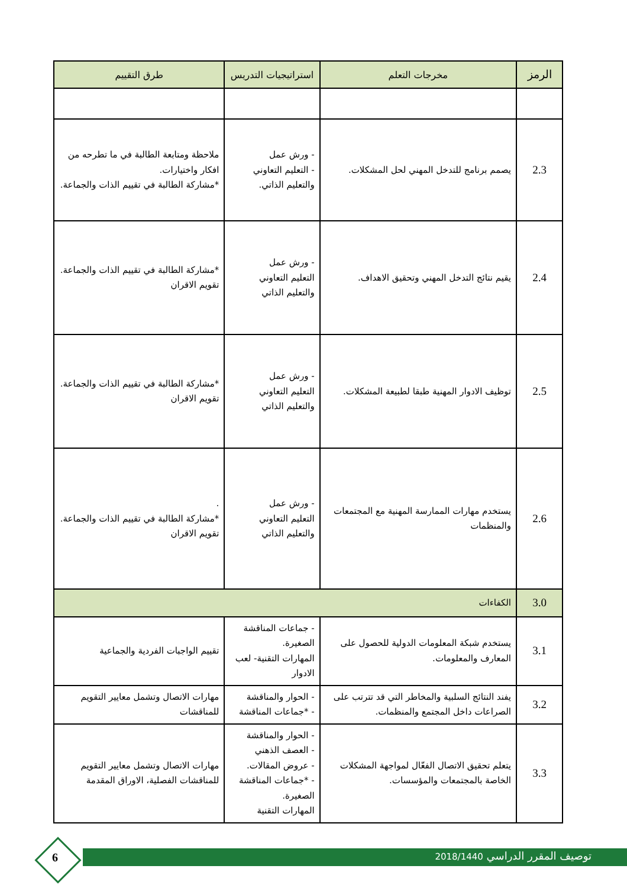| الرمز | مخرجات التعلم | استراتيجيات التدريس | طرق التقييم |
| --- | --- | --- | --- |
| 2.3 | يصمم برنامج للتدخل المهني لحل المشكلات. | - ورش عمل - التعليم التعاوني والتعليم الذاتي. | ملاحظة ومتابعة الطالبة في ما تطرحه من افكار واختيارات. *مشاركة الطالبة في تقييم الذات والجماعة. |
| 2.4 | يقيم نتائج التدخل المهني وتحقيق الاهداف. | - ورش عمل التعليم التعاوني والتعليم الذاتي | *مشاركة الطالبة في تقييم الذات والجماعة. تقويم الاقران |
| 2.5 | توظيف الادوار المهنية طبقا لطبيعة المشكلات. | - ورش عمل التعليم التعاوني والتعليم الذاتي | *مشاركة الطالبة في تقييم الذات والجماعة. تقويم الاقران |
| 2.6 | يستخدم مهارات الممارسة المهنية مع المجتمعات والمنظمات | - ورش عمل التعليم التعاوني والتعليم الذاتي | . *مشاركة الطالبة في تقييم الذات والجماعة. تقويم الاقران |
| 3.0 | الكفاءات | | |
| 3.1 | يستخدم شبكة المعلومات الدولية للحصول على المعارف والمعلومات. | - جماعات المناقشة الصغيرة. المهارات التقنية- لعب الادوار | تقييم الواجبات الفردية والجماعية |
| 3.2 | يفند النتائج السلبية والمخاطر التي قد تترتب على الصراعات داخل المجتمع والمنظمات. | - الحوار والمناقشة - *جماعات المناقشة | مهارات الاتصال وتشمل معايير التقويم للمناقشات |
| 3.3 | يتعلم تحقيق الاتصال الفعّال لمواجهة المشكلات الخاصة بالمجتمعات والمؤسسات. | - الحوار والمناقشة - العصف الذهني - عروض المقالات. - *جماعات المناقشة الصغيرة. المهارات التقنية | مهارات الاتصال وتشمل معايير التقويم للمناقشات الفصلية، الاوراق المقدمة |
توصيف المقرر الدراسي 2018/1440 6